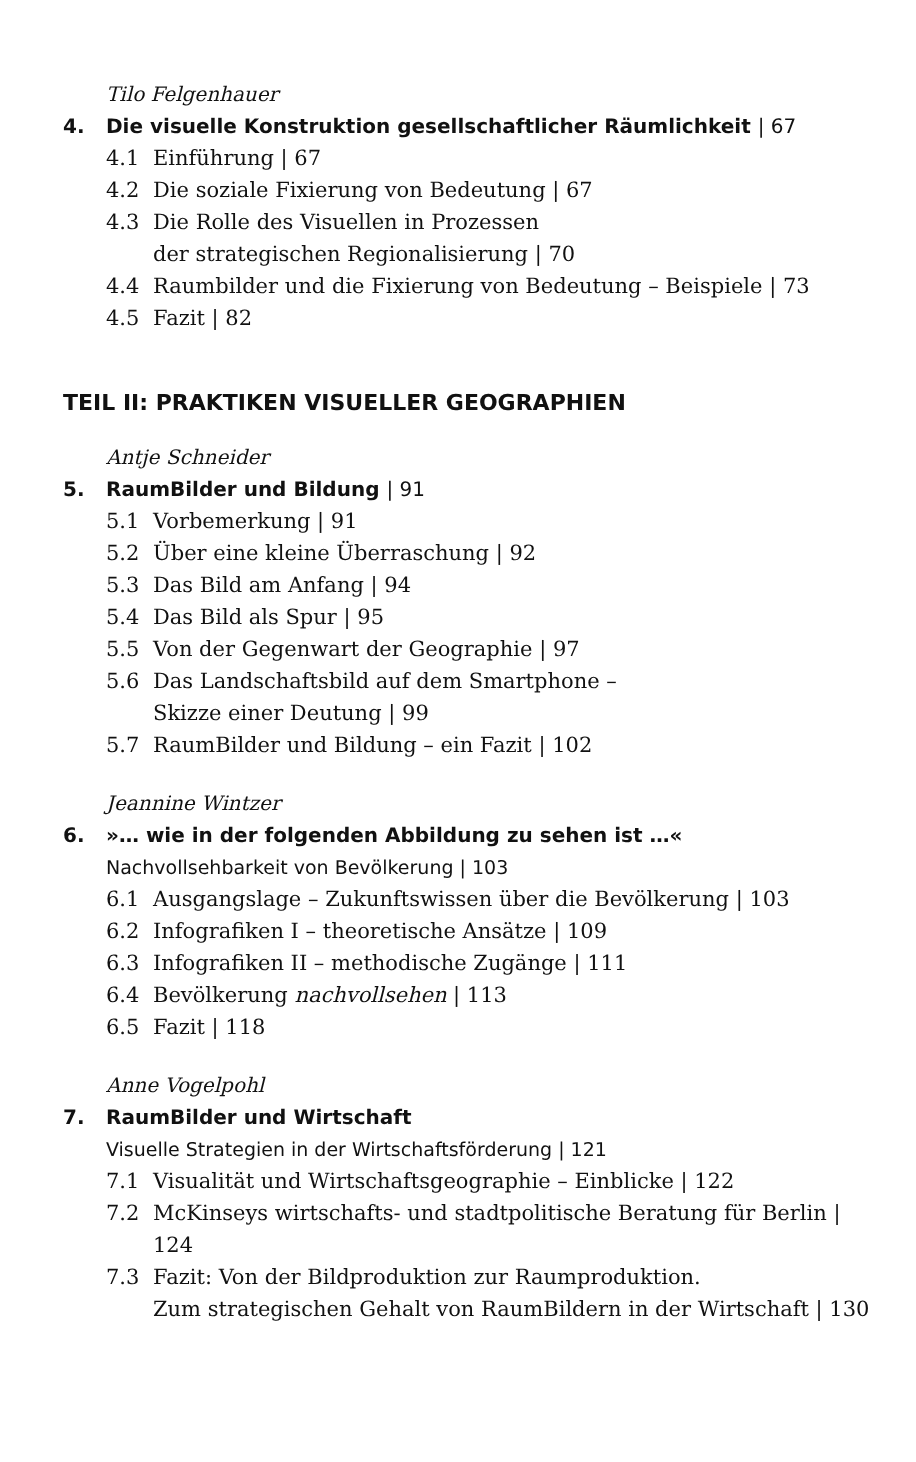Tilo Felgenhauer
4. Die visuelle Konstruktion gesellschaftlicher Räumlichkeit | 67
4.1 Einführung | 67
4.2 Die soziale Fixierung von Bedeutung | 67
4.3 Die Rolle des Visuellen in Prozessen
der strategischen Regionalisierung | 70
4.4 Raumbilder und die Fixierung von Bedeutung – Beispiele | 73
4.5 Fazit | 82
TEIL II: PRAKTIKEN VISUELLER GEOGRAPHIEN
Antje Schneider
5. RaumBilder und Bildung | 91
5.1 Vorbemerkung | 91
5.2 Über eine kleine Überraschung | 92
5.3 Das Bild am Anfang | 94
5.4 Das Bild als Spur | 95
5.5 Von der Gegenwart der Geographie | 97
5.6 Das Landschaftsbild auf dem Smartphone –
Skizze einer Deutung | 99
5.7 RaumBilder und Bildung – ein Fazit | 102
Jeannine Wintzer
6. »… wie in der folgenden Abbildung zu sehen ist …«
Nachvollsehbarkeit von Bevölkerung | 103
6.1 Ausgangslage – Zukunftswissen über die Bevölkerung | 103
6.2 Infografiken I – theoretische Ansätze | 109
6.3 Infografiken II – methodische Zugänge | 111
6.4 Bevölkerung nachvollsehen | 113
6.5 Fazit | 118
Anne Vogelpohl
7. RaumBilder und Wirtschaft
Visuelle Strategien in der Wirtschaftsförderung | 121
7.1 Visualität und Wirtschaftsgeographie – Einblicke | 122
7.2 McKinseys wirtschafts- und stadtpolitische Beratung für Berlin | 124
7.3 Fazit: Von der Bildproduktion zur Raumproduktion.
Zum strategischen Gehalt von RaumBildern in der Wirtschaft | 130